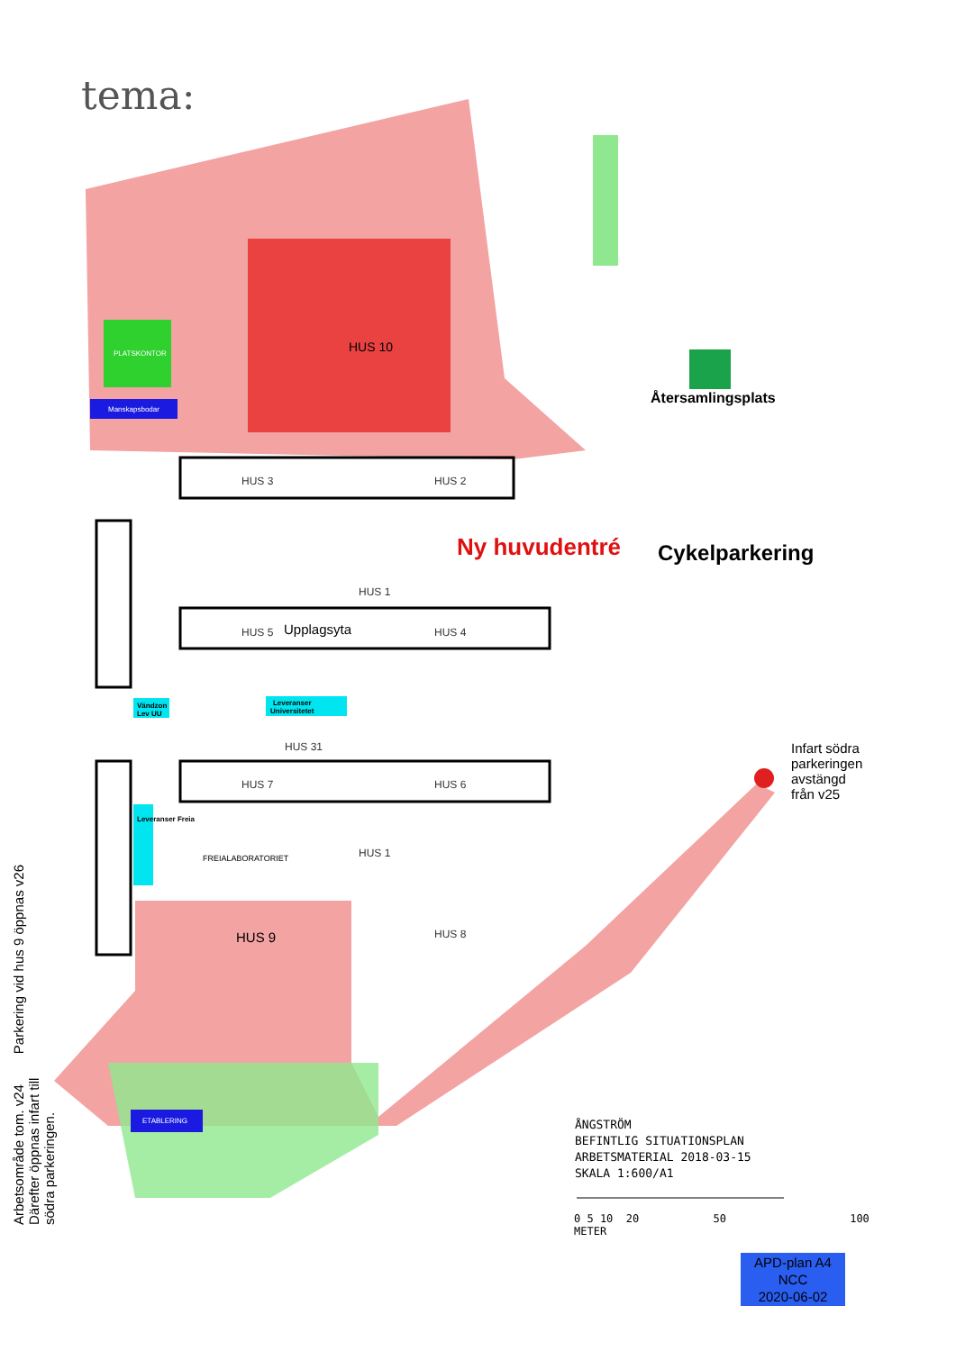tema:
HUS 10
PLATSKONTOR
Manskapsbodar
HUS 3 HUS 2
Ny huvudentré Cykelparkering
Återsamlingsplats
HUS 5 Upplagsyta HUS 4
HUS 1
Leveranser
Universitetet
Vändzon
Lev UU
HUS 31
HUS 7 HUS 6
Infart södra
parkeringen
avstängd
från v25
FREIALABORATORIET
Leveranser Freia
HUS 1
HUS 9 HUS 8
Parkering vid hus 9 öppnas v26
ETABLERING
Arbetsområde tom. v24 Därefter öppnas infart till södra parkeringen.
ÅNGSTRÖM
BEFINTLIG SITUATIONSPLAN
ARBETSMATERIAL 2018-03-15
SKALA 1:600/A1
0 5 10 20 50 100
METER
APD-plan A4
NCC
2020-06-02